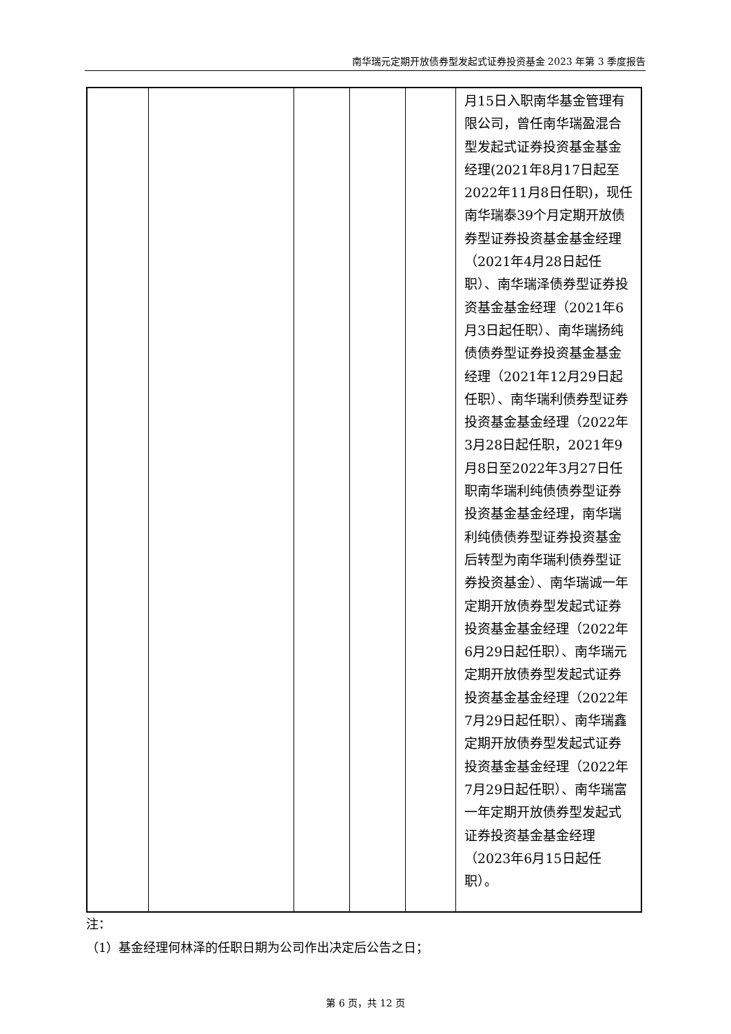南华瑞元定期开放债券型发起式证券投资基金 2023 年第 3 季度报告
| | | | | | 月15日入职南华基金管理有限公司，曾任南华瑞盈混合型发起式证券投资基金基金经理(2021年8月17日起至2022年11月8日任职)，现任南华瑞泰39个月定期开放债券型证券投资基金基金经理（2021年4月28日起任职）、南华瑞泽债券型证券投资基金基金经理（2021年6月3日起任职）、南华瑞扬纯债债券型证券投资基金基金经理（2021年12月29日起任职）、南华瑞利债券型证券投资基金基金经理（2022年3月28日起任职，2021年9月8日至2022年3月27日任职南华瑞利纯债债券型证券投资基金基金经理，南华瑞利纯债债券型证券投资基金后转型为南华瑞利债券型证券投资基金）、南华瑞诚一年定期开放债券型发起式证券投资基金基金经理（2022年6月29日起任职）、南华瑞元定期开放债券型发起式证券投资基金基金经理（2022年7月29日起任职）、南华瑞鑫定期开放债券型发起式证券投资基金基金经理（2022年7月29日起任职）、南华瑞富一年定期开放债券型发起式证券投资基金基金经理（2023年6月15日起任职）。 |
注：
（1）基金经理何林泽的任职日期为公司作出决定后公告之日；
第 6 页，共 12 页